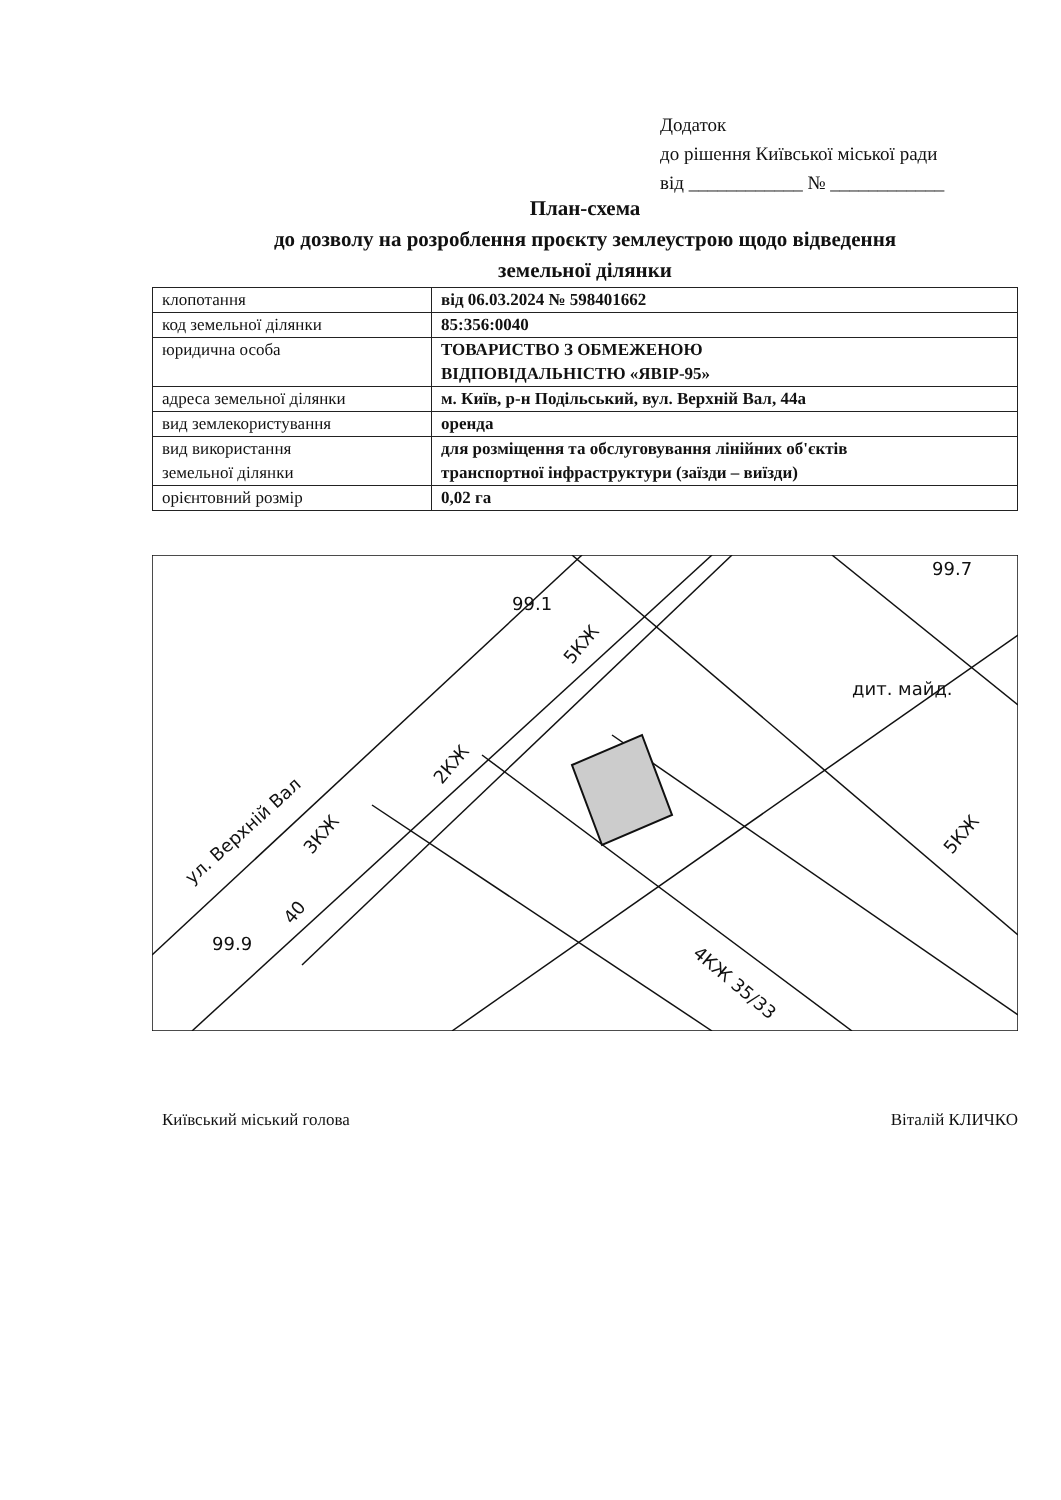Додаток
до рішення Київської міської ради
від ____________ № ____________
План-схема
до дозволу на розроблення проєкту землеустрою щодо відведення
земельної ділянки
| клопотання | від 06.03.2024 № 598401662 |
| код земельної ділянки | 85:356:0040 |
| юридична особа | ТОВАРИСТВО З ОБМЕЖЕНОЮ ВІДПОВІДАЛЬНІСТЮ «ЯВІР-95» |
| адреса земельної ділянки | м. Київ, р-н Подільський, вул. Верхній Вал, 44а |
| вид землекористування | оренда |
| вид використання земельної ділянки | для розміщення та обслуговування лінійних об'єктів транспортної інфраструктури (заїзди – виїзди) |
| орієнтовний розмір | 0,02 га |
ул. Верхній Вал
2КЖ
40
3КЖ
4КЖ 35/33
дит. майд.
5КЖ
5КЖ
99.1
99.9
99.7
Київський міський голова Віталій КЛИЧКО